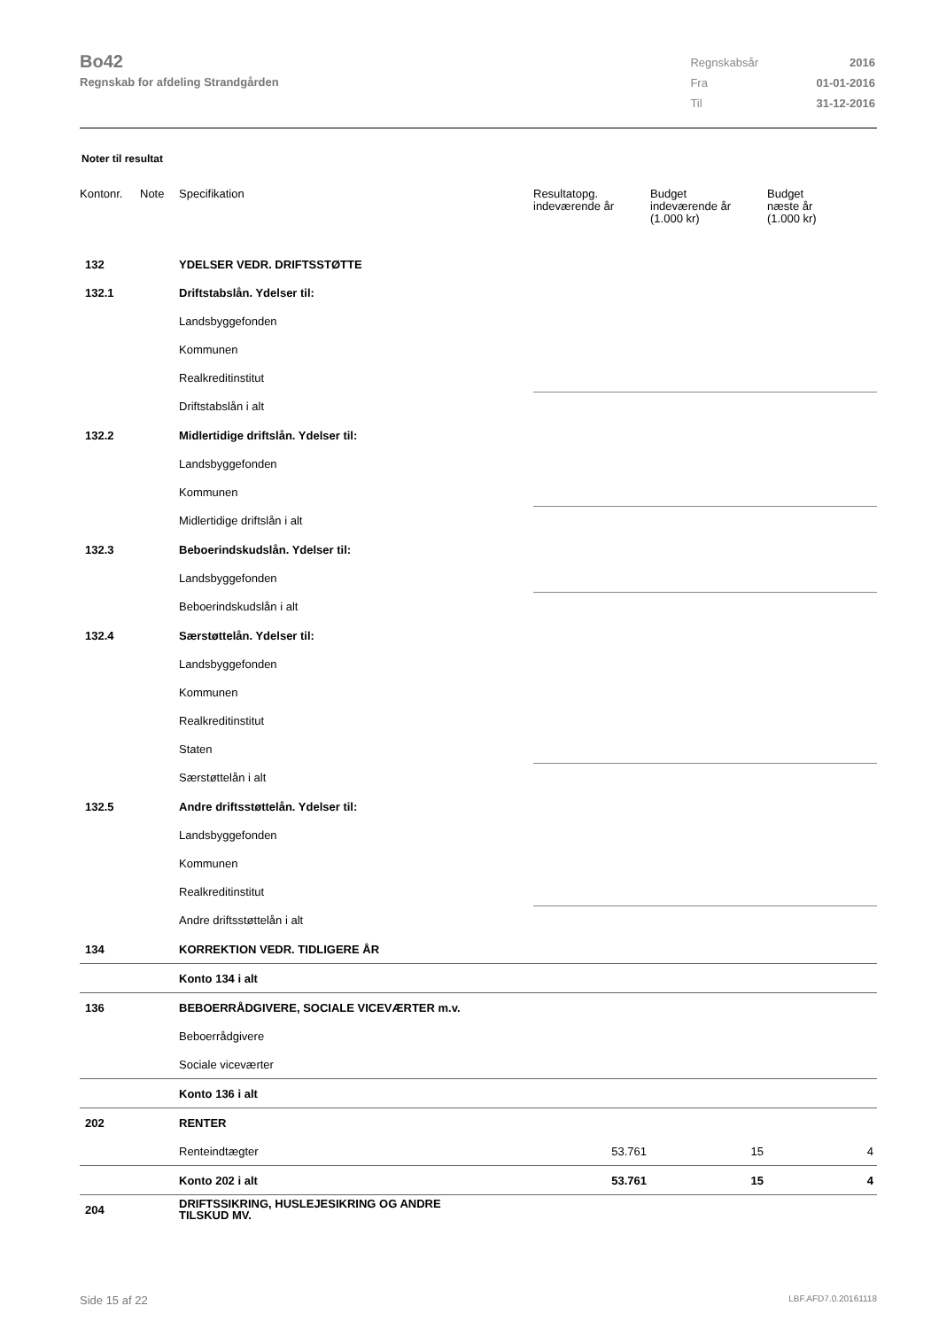Bo42
Regnskab for afdeling Strandgården
| Regnskabsår | 2016 |
| Fra | 01-01-2016 |
| Til | 31-12-2016 |
Noter til resultat
| Kontonr. | Note | Specifikation | Resultatopg. indeværende år | Budget indeværende år (1.000 kr) | Budget næste år (1.000 kr) |
| --- | --- | --- | --- | --- | --- |
| 132 | | YDELSER VEDR. DRIFTSSTØTTE | | | |
| 132.1 | | Driftstabslån. Ydelser til: | | | |
| | | Landsbyggefonden | | | |
| | | Kommunen | | | |
| | | Realkreditinstitut | | | |
| | | Driftstabslån i alt | | | |
| 132.2 | | Midlertidige driftslån. Ydelser til: | | | |
| | | Landsbyggefonden | | | |
| | | Kommunen | | | |
| | | Midlertidige driftslån i alt | | | |
| 132.3 | | Beboerindskudslån. Ydelser til: | | | |
| | | Landsbyggefonden | | | |
| | | Beboerindskudslån i alt | | | |
| 132.4 | | Særstøttelån. Ydelser til: | | | |
| | | Landsbyggefonden | | | |
| | | Kommunen | | | |
| | | Realkreditinstitut | | | |
| | | Staten | | | |
| | | Særstøttelån i alt | | | |
| 132.5 | | Andre driftsstøttelån. Ydelser til: | | | |
| | | Landsbyggefonden | | | |
| | | Kommunen | | | |
| | | Realkreditinstitut | | | |
| | | Andre driftsstøttelån i alt | | | |
| 134 | | KORREKTION VEDR. TIDLIGERE ÅR | | | |
| | | Konto 134 i alt | | | |
| 136 | | BEBOERRÅDGIVERE, SOCIALE VICEVÆRTER m.v. | | | |
| | | Beboerrådgivere | | | |
| | | Sociale viceværter | | | |
| | | Konto 136 i alt | | | |
| 202 | | RENTER | | | |
| | | Renteindtægter | 53.761 | 15 | 4 |
| | | Konto 202 i alt | 53.761 | 15 | 4 |
| 204 | | DRIFTSSIKRING, HUSLEJESIKRING OG ANDRE TILSKUD MV. | | | |
Side 15 af 22 LBF.AFD7.0.20161118